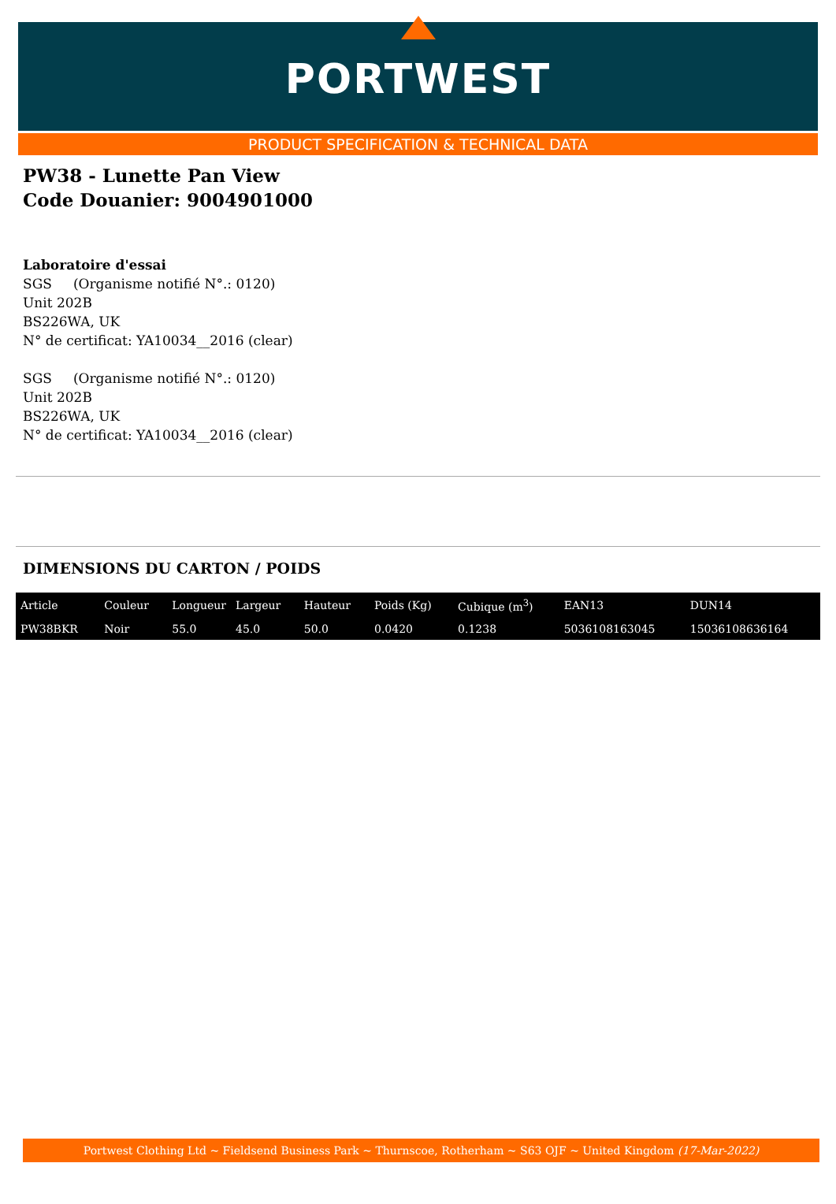PORTWEST
PRODUCT SPECIFICATION & TECHNICAL DATA
PW38 - Lunette Pan View
Code Douanier: 9004901000
Laboratoire d'essai
SGS (Organisme notifié N°.: 0120)
Unit 202B
BS226WA, UK
N° de certificat: YA10034__2016 (clear)
SGS (Organisme notifié N°.: 0120)
Unit 202B
BS226WA, UK
N° de certificat: YA10034__2016 (clear)
DIMENSIONS DU CARTON / POIDS
| Article | Couleur | Longueur | Largeur | Hauteur | Poids (Kg) | Cubique (m<sup>3</sup>) | EAN13 | DUN14 |
| --- | --- | --- | --- | --- | --- | --- | --- | --- |
| PW38BKR | Noir | 55.0 | 45.0 | 50.0 | 0.0420 | 0.1238 | 5036108163045 | 15036108636164 |
Portwest Clothing Ltd ~ Fieldsend Business Park ~ Thurnscoe, Rotherham ~ S63 OJF ~ United Kingdom (17-Mar-2022)